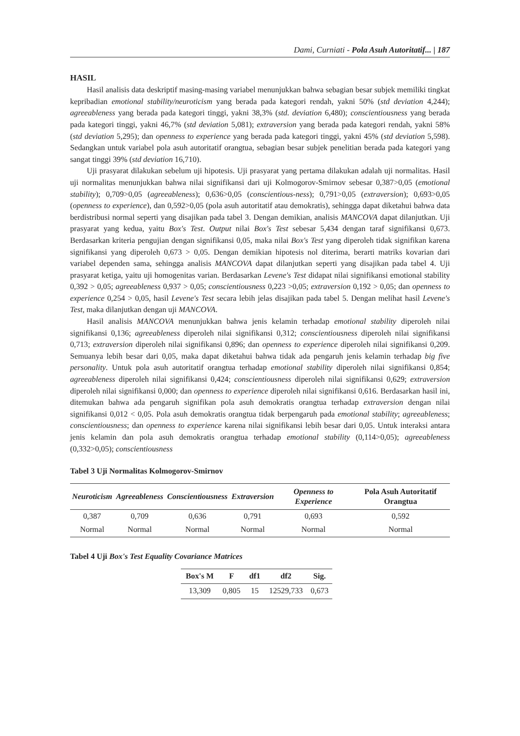Dami, Curniati - Pola Asuh Autoritatif... | 187
HASIL
Hasil analisis data deskriptif masing-masing variabel menunjukkan bahwa sebagian besar subjek memiliki tingkat kepribadian emotional stability/neuroticism yang berada pada kategori rendah, yakni 50% (std deviation 4,244); agreeableness yang berada pada kategori tinggi, yakni 38,3% (std. deviation 6,480); conscientiousness yang berada pada kategori tinggi, yakni 46,7% (std deviation 5,081); extraversion yang berada pada kategori rendah, yakni 58% (std deviation 5,295); dan openness to experience yang berada pada kategori tinggi, yakni 45% (std deviation 5,598). Sedangkan untuk variabel pola asuh autoritatif orangtua, sebagian besar subjek penelitian berada pada kategori yang sangat tinggi 39% (std deviation 16,710).
Uji prasyarat dilakukan sebelum uji hipotesis. Uji prasyarat yang pertama dilakukan adalah uji normalitas. Hasil uji normalitas menunjukkan bahwa nilai signifikansi dari uji Kolmogorov-Smirnov sebesar 0,387>0,05 (emotional stability); 0,709>0,05 (agreeableness); 0,636>0,05 (conscientious-ness); 0,791>0,05 (extraversion); 0,693>0,05 (openness to experience), dan 0,592>0,05 (pola asuh autoritatif atau demokratis), sehingga dapat diketahui bahwa data berdistribusi normal seperti yang disajikan pada tabel 3. Dengan demikian, analisis MANCOVA dapat dilanjutkan. Uji prasyarat yang kedua, yaitu Box's Test. Output nilai Box's Test sebesar 5,434 dengan taraf signifikansi 0,673. Berdasarkan kriteria pengujian dengan signifikansi 0,05, maka nilai Box's Test yang diperoleh tidak signifikan karena signifikansi yang diperoleh 0,673 > 0,05. Dengan demikian hipotesis nol diterima, berarti matriks kovarian dari variabel dependen sama, sehingga analisis MANCOVA dapat dilanjutkan seperti yang disajikan pada tabel 4. Uji prasyarat ketiga, yaitu uji homogenitas varian. Berdasarkan Levene's Test didapat nilai signifikansi emotional stability 0,392 > 0,05; agreeableness 0,937 > 0,05; conscientiousness 0,223 >0,05; extraversion 0,192 > 0,05; dan openness to experience 0,254 > 0,05, hasil Levene's Test secara lebih jelas disajikan pada tabel 5. Dengan melihat hasil Levene's Test, maka dilanjutkan dengan uji MANCOVA.
Hasil analisis MANCOVA menunjukkan bahwa jenis kelamin terhadap emotional stability diperoleh nilai signifikansi 0,136; agreeableness diperoleh nilai signifikansi 0,312; conscientiousness diperoleh nilai signifikansi 0,713; extraversion diperoleh nilai signifikansi 0,896; dan openness to experience diperoleh nilai signifikansi 0,209. Semuanya lebih besar dari 0,05, maka dapat diketahui bahwa tidak ada pengaruh jenis kelamin terhadap big five personality. Untuk pola asuh autoritatif orangtua terhadap emotional stability diperoleh nilai signifikansi 0,854; agreeableness diperoleh nilai signifikansi 0,424; conscientiousness diperoleh nilai signifikansi 0,629; extraversion diperoleh nilai signifikansi 0,000; dan openness to experience diperoleh nilai signifikansi 0,616. Berdasarkan hasil ini, ditemukan bahwa ada pengaruh signifikan pola asuh demokratis orangtua terhadap extraversion dengan nilai signifikansi 0,012 < 0,05. Pola asuh demokratis orangtua tidak berpengaruh pada emotional stability; agreeableness; conscientiousness; dan openness to experience karena nilai signifikansi lebih besar dari 0,05. Untuk interaksi antara jenis kelamin dan pola asuh demokratis orangtua terhadap emotional stability (0,114>0,05); agreeableness (0,332>0,05); conscientiousness
Tabel 3 Uji Normalitas Kolmogorov-Smirnov
| Neuroticism | Agreeableness | Conscientiousness | Extraversion | Openness to Experience | Pola Asuh Autoritatif Orangtua |
| --- | --- | --- | --- | --- | --- |
| 0,387 | 0,709 | 0,636 | 0,791 | 0,693 | 0,592 |
| Normal | Normal | Normal | Normal | Normal | Normal |
Tabel 4 Uji Box's Test Equality Covariance Matrices
| Box's M | F | df1 | df2 | Sig. |
| --- | --- | --- | --- | --- |
| 13,309 | 0,805 | 15 | 12529,733 | 0,673 |